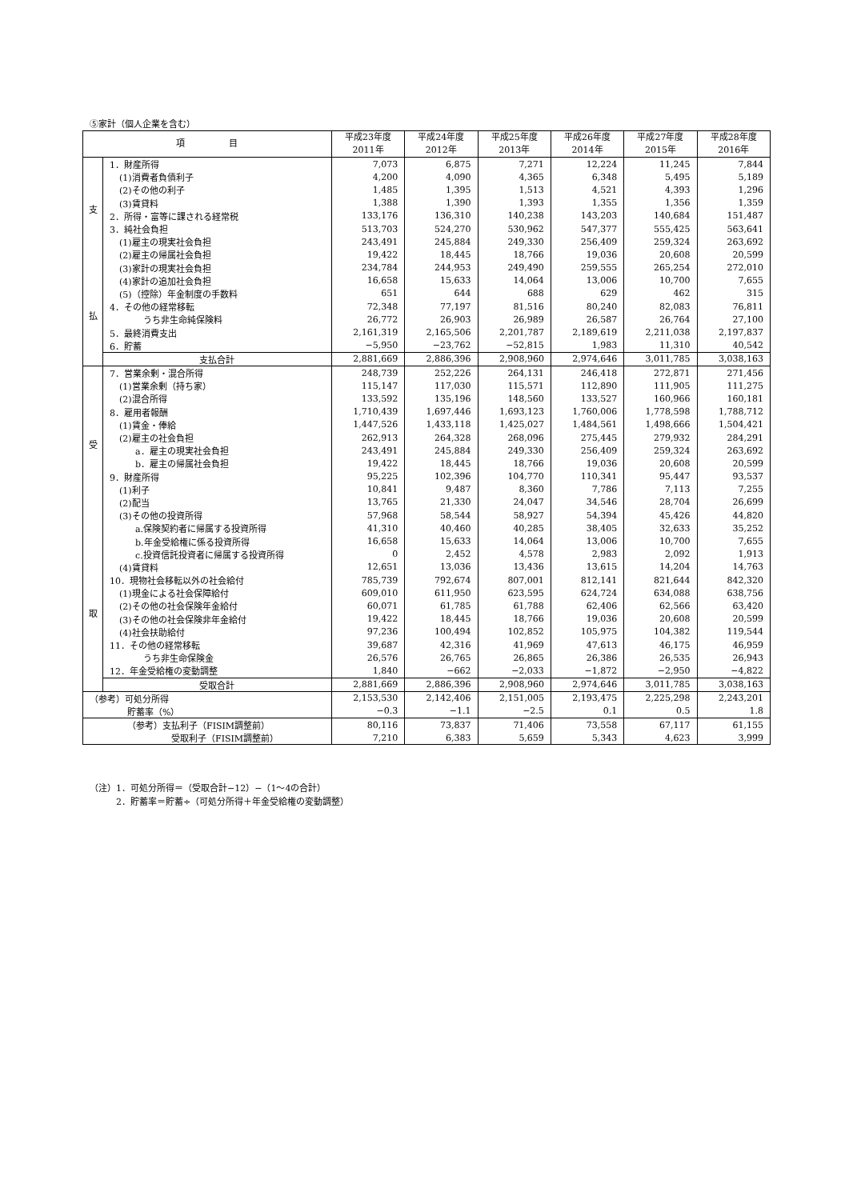⑤家計（個人企業を含む）
| 項 目 | | 平成23年度 2011年 | 平成24年度 2012年 | 平成25年度 2013年 | 平成26年度 2014年 | 平成27年度 2015年 | 平成28年度 2016年 |
| --- | --- | --- | --- | --- | --- | --- | --- |
| 支 払 | 1．財産所得 | 7,073 | 6,875 | 7,271 | 12,224 | 11,245 | 7,844 |
| | (1)消費者負債利子 | 4,200 | 4,090 | 4,365 | 6,348 | 5,495 | 5,189 |
| | (2)その他の利子 | 1,485 | 1,395 | 1,513 | 4,521 | 4,393 | 1,296 |
| | (3)賃貸料 | 1,388 | 1,390 | 1,393 | 1,355 | 1,356 | 1,359 |
| | 2．所得・富等に課される経常税 | 133,176 | 136,310 | 140,238 | 143,203 | 140,684 | 151,487 |
| | 3．純社会負担 | 513,703 | 524,270 | 530,962 | 547,377 | 555,425 | 563,641 |
| | (1)雇主の現実社会負担 | 243,491 | 245,884 | 249,330 | 256,409 | 259,324 | 263,692 |
| | (2)雇主の帰属社会負担 | 19,422 | 18,445 | 18,766 | 19,036 | 20,608 | 20,599 |
| | (3)家計の現実社会負担 | 234,784 | 244,953 | 249,490 | 259,555 | 265,254 | 272,010 |
| | (4)家計の追加社会負担 | 16,658 | 15,633 | 14,064 | 13,006 | 10,700 | 7,655 |
| | (5)（控除）年金制度の手数料 | 651 | 644 | 688 | 629 | 462 | 315 |
| | 4．その他の経常移転 | 72,348 | 77,197 | 81,516 | 80,240 | 82,083 | 76,811 |
| | うち非生命純保険料 | 26,772 | 26,903 | 26,989 | 26,587 | 26,764 | 27,100 |
| | 5．最終消費支出 | 2,161,319 | 2,165,506 | 2,201,787 | 2,189,619 | 2,211,038 | 2,197,837 |
| | 6．貯蓄 | −5,950 | −23,762 | −52,815 | 1,983 | 11,310 | 40,542 |
| | 支払合計 | 2,881,669 | 2,886,396 | 2,908,960 | 2,974,646 | 3,011,785 | 3,038,163 |
| 受 取 | 7．営業余剰・混合所得 | 248,739 | 252,226 | 264,131 | 246,418 | 272,871 | 271,456 |
| | (1)営業余剰（持ち家） | 115,147 | 117,030 | 115,571 | 112,890 | 111,905 | 111,275 |
| | (2)混合所得 | 133,592 | 135,196 | 148,560 | 133,527 | 160,966 | 160,181 |
| | 8．雇用者報酬 | 1,710,439 | 1,697,446 | 1,693,123 | 1,760,006 | 1,778,598 | 1,788,712 |
| | (1)賃金・俸給 | 1,447,526 | 1,433,118 | 1,425,027 | 1,484,561 | 1,498,666 | 1,504,421 |
| | (2)雇主の社会負担 | 262,913 | 264,328 | 268,096 | 275,445 | 279,932 | 284,291 |
| | a．雇主の現実社会負担 | 243,491 | 245,884 | 249,330 | 256,409 | 259,324 | 263,692 |
| | b．雇主の帰属社会負担 | 19,422 | 18,445 | 18,766 | 19,036 | 20,608 | 20,599 |
| | 9．財産所得 | 95,225 | 102,396 | 104,770 | 110,341 | 95,447 | 93,537 |
| | (1)利子 | 10,841 | 9,487 | 8,360 | 7,786 | 7,113 | 7,255 |
| | (2)配当 | 13,765 | 21,330 | 24,047 | 34,546 | 28,704 | 26,699 |
| | (3)その他の投資所得 | 57,968 | 58,544 | 58,927 | 54,394 | 45,426 | 44,820 |
| | a.保険契約者に帰属する投資所得 | 41,310 | 40,460 | 40,285 | 38,405 | 32,633 | 35,252 |
| | b.年金受給権に係る投資所得 | 16,658 | 15,633 | 14,064 | 13,006 | 10,700 | 7,655 |
| | c.投資信託投資者に帰属する投資所得 | 0 | 2,452 | 4,578 | 2,983 | 2,092 | 1,913 |
| | (4)賃貸料 | 12,651 | 13,036 | 13,436 | 13,615 | 14,204 | 14,763 |
| | 10．現物社会移転以外の社会給付 | 785,739 | 792,674 | 807,001 | 812,141 | 821,644 | 842,320 |
| | (1)現金による社会保障給付 | 609,010 | 611,950 | 623,595 | 624,724 | 634,088 | 638,756 |
| | (2)その他の社会保険年金給付 | 60,071 | 61,785 | 61,788 | 62,406 | 62,566 | 63,420 |
| | (3)その他の社会保険非年金給付 | 19,422 | 18,445 | 18,766 | 19,036 | 20,608 | 20,599 |
| | (4)社会扶助給付 | 97,236 | 100,494 | 102,852 | 105,975 | 104,382 | 119,544 |
| | 11．その他の経常移転 | 39,687 | 42,316 | 41,969 | 47,613 | 46,175 | 46,959 |
| | うち非生命保険金 | 26,576 | 26,765 | 26,865 | 26,386 | 26,535 | 26,943 |
| | 12．年金受給権の変動調整 | 1,840 | −662 | −2,033 | −1,872 | −2,950 | −4,822 |
| | 受取合計 | 2,881,669 | 2,886,396 | 2,908,960 | 2,974,646 | 3,011,785 | 3,038,163 |
| （参考）可処分所得 | | 2,153,530 | 2,142,406 | 2,151,005 | 2,193,475 | 2,225,298 | 2,243,201 |
| 貯蓄率（%） | | −0.3 | −1.1 | −2.5 | 0.1 | 0.5 | 1.8 |
| （参考）支払利子（FISIM調整前） | | 80,116 | 73,837 | 71,406 | 73,558 | 67,117 | 61,155 |
| 受取利子（FISIM調整前） | | 7,210 | 6,383 | 5,659 | 5,343 | 4,623 | 3,999 |
（注）1．可処分所得＝（受取合計−12）−（1〜4の合計）
　　　2．貯蓄率＝貯蓄÷（可処分所得＋年金受給権の変動調整）